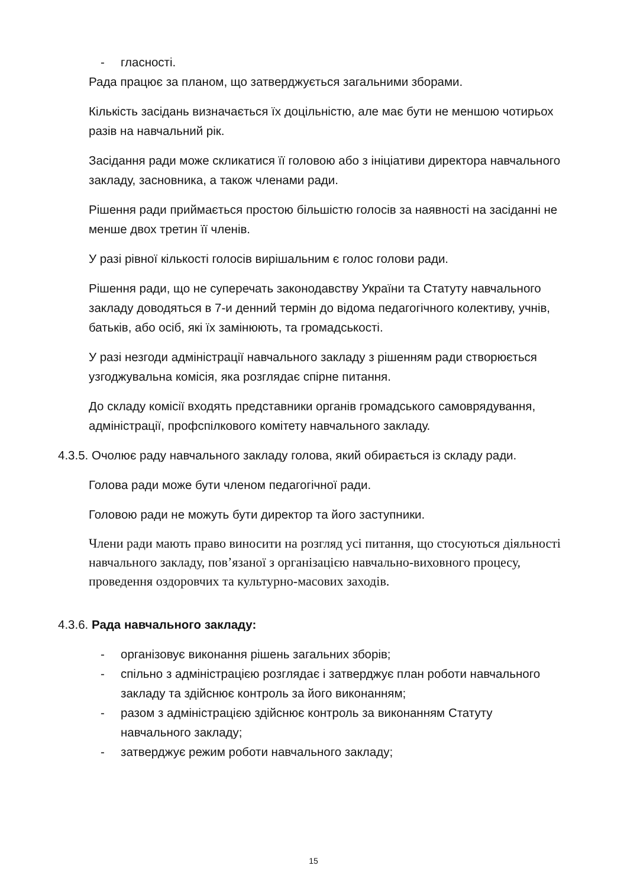- гласності.
Рада працює за планом, що затверджується загальними зборами.
Кількість засідань визначається їх доцільністю, але має бути не меншою чотирьох разів на навчальний рік.
Засідання ради може скликатися її головою або з ініціативи директора навчального закладу, засновника, а також членами ради.
Рішення ради приймається простою більшістю голосів за наявності на засіданні не менше двох третин її членів.
У разі рівної кількості голосів вирішальним є голос голови ради.
Рішення ради, що не суперечать законодавству України та Статуту навчального закладу доводяться в 7-и денний термін до відома педагогічного колективу, учнів, батьків, або осіб, які їх замінюють, та громадськості.
У разі незгоди адміністрації навчального закладу з рішенням ради створюється узгоджувальна комісія, яка розглядає спірне питання.
До складу комісії входять представники органів громадського самоврядування, адміністрації, профспілкового комітету навчального закладу.
4.3.5. Очолює раду навчального закладу голова, який обирається із складу ради.
Голова ради може бути членом педагогічної ради.
Головою ради не можуть бути директор та його заступники.
Члени ради мають право виносити на розгляд усі питання, що стосуються діяльності навчального закладу, пов’язаної з організацією навчально-виховного процесу, проведення оздоровчих та культурно-масових заходів.
4.3.6. Рада навчального закладу:
- організовує виконання рішень загальних зборів;
- спільно з адміністрацією розглядає і затверджує план роботи навчального закладу та здійснює контроль за його виконанням;
- разом з адміністрацією здійснює контроль за виконанням Статуту навчального закладу;
- затверджує режим роботи навчального закладу;
15